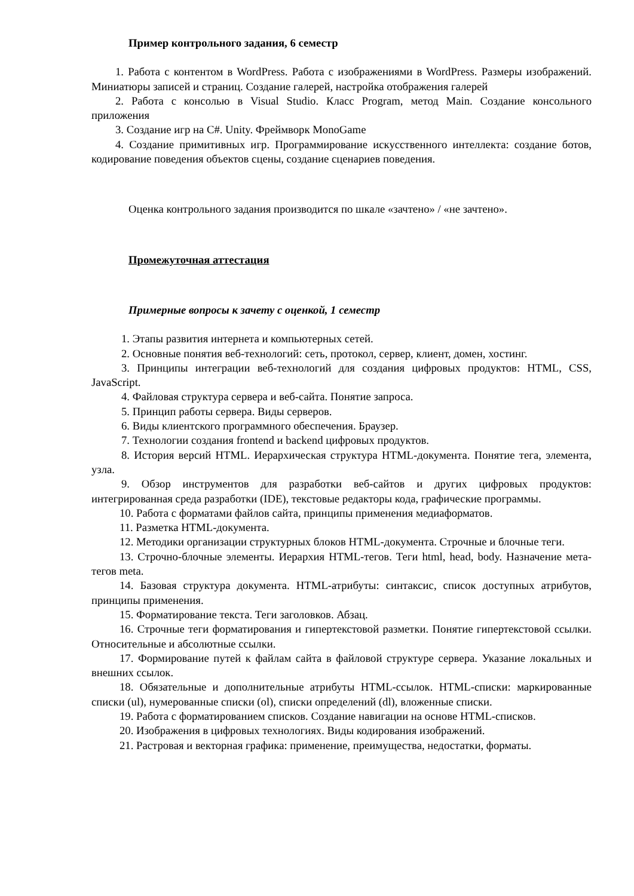Пример контрольного задания, 6 семестр
1. Работа с контентом в WordPress. Работа с изображениями в WordPress. Размеры изображений. Миниатюры записей и страниц. Создание галерей, настройка отображения галерей
2. Работа с консолью в Visual Studio. Класс Program, метод Main. Создание консольного приложения
3. Создание игр на С#. Unity. Фреймворк MonoGame
4. Создание примитивных игр. Программирование искусственного интеллекта: создание ботов, кодирование поведения объектов сцены, создание сценариев поведения.
Оценка контрольного задания производится по шкале «зачтено» / «не зачтено».
Промежуточная аттестация
Примерные вопросы к зачету с оценкой, 1 семестр
1. Этапы развития интернета и компьютерных сетей.
2. Основные понятия веб-технологий: сеть, протокол, сервер, клиент, домен, хостинг.
3. Принципы интеграции веб-технологий для создания цифровых продуктов: HTML, CSS, JavaScript.
4. Файловая структура сервера и веб-сайта. Понятие запроса.
5. Принцип работы сервера. Виды серверов.
6. Виды клиентского программного обеспечения. Браузер.
7. Технологии создания frontend и backend цифровых продуктов.
8. История версий HTML. Иерархическая структура HTML-документа. Понятие тега, элемента, узла.
9. Обзор инструментов для разработки веб-сайтов и других цифровых продуктов: интегрированная среда разработки (IDE), текстовые редакторы кода, графические программы.
10. Работа с форматами файлов сайта, принципы применения медиаформатов.
11. Разметка HTML-документа.
12. Методики организации структурных блоков HTML-документа. Строчные и блочные теги.
13. Строчно-блочные элементы. Иерархия HTML-тегов. Теги html, head, body. Назначение мета-тегов meta.
14. Базовая структура документа. HTML-атрибуты: синтаксис, список доступных атрибутов, принципы применения.
15. Форматирование текста. Теги заголовков. Абзац.
16. Строчные теги форматирования и гипертекстовой разметки. Понятие гипертекстовой ссылки. Относительные и абсолютные ссылки.
17. Формирование путей к файлам сайта в файловой структуре сервера. Указание локальных и внешних ссылок.
18. Обязательные и дополнительные атрибуты HTML-ссылок. HTML-списки: маркированные списки (ul), нумерованные списки (ol), списки определений (dl), вложенные списки.
19. Работа с форматированием списков. Создание навигации на основе HTML-списков.
20. Изображения в цифровых технологиях. Виды кодирования изображений.
21. Растровая и векторная графика: применение, преимущества, недостатки, форматы.